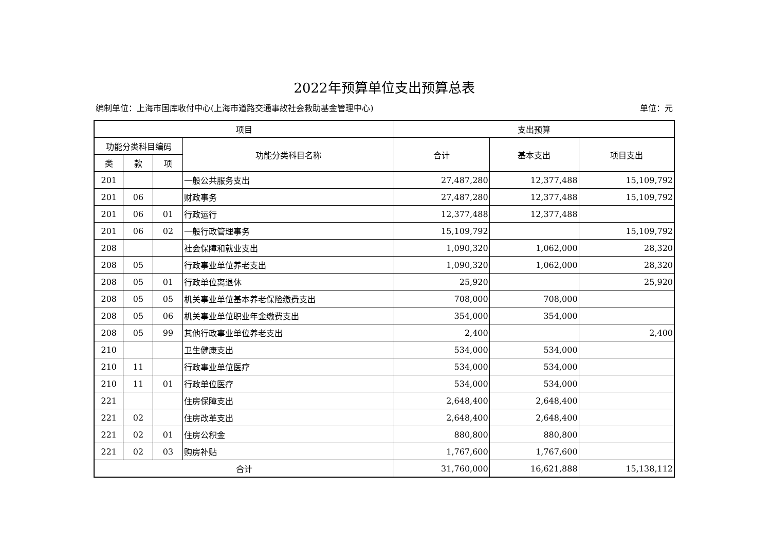2022年预算单位支出预算总表
编制单位：上海市国库收付中心(上海市道路交通事故社会救助基金管理中心) 单位：元
| 项目 | | | | 支出预算 | | |
| --- | --- | --- | --- | --- | --- | --- |
| 功能分类科目编码 | | | 功能分类科目名称 | 合计 | 基本支出 | 项目支出 |
| 类 | 款 | 项 | | | | |
| 201 | | | 一般公共服务支出 | 27,487,280 | 12,377,488 | 15,109,792 |
| 201 | 06 | | 财政事务 | 27,487,280 | 12,377,488 | 15,109,792 |
| 201 | 06 | 01 | 行政运行 | 12,377,488 | 12,377,488 | |
| 201 | 06 | 02 | 一般行政管理事务 | 15,109,792 | | 15,109,792 |
| 208 | | | 社会保障和就业支出 | 1,090,320 | 1,062,000 | 28,320 |
| 208 | 05 | | 行政事业单位养老支出 | 1,090,320 | 1,062,000 | 28,320 |
| 208 | 05 | 01 | 行政单位离退休 | 25,920 | | 25,920 |
| 208 | 05 | 05 | 机关事业单位基本养老保险缴费支出 | 708,000 | 708,000 | |
| 208 | 05 | 06 | 机关事业单位职业年金缴费支出 | 354,000 | 354,000 | |
| 208 | 05 | 99 | 其他行政事业单位养老支出 | 2,400 | | 2,400 |
| 210 | | | 卫生健康支出 | 534,000 | 534,000 | |
| 210 | 11 | | 行政事业单位医疗 | 534,000 | 534,000 | |
| 210 | 11 | 01 | 行政单位医疗 | 534,000 | 534,000 | |
| 221 | | | 住房保障支出 | 2,648,400 | 2,648,400 | |
| 221 | 02 | | 住房改革支出 | 2,648,400 | 2,648,400 | |
| 221 | 02 | 01 | 住房公积金 | 880,800 | 880,800 | |
| 221 | 02 | 03 | 购房补贴 | 1,767,600 | 1,767,600 | |
| 合计 | | | | 31,760,000 | 16,621,888 | 15,138,112 |